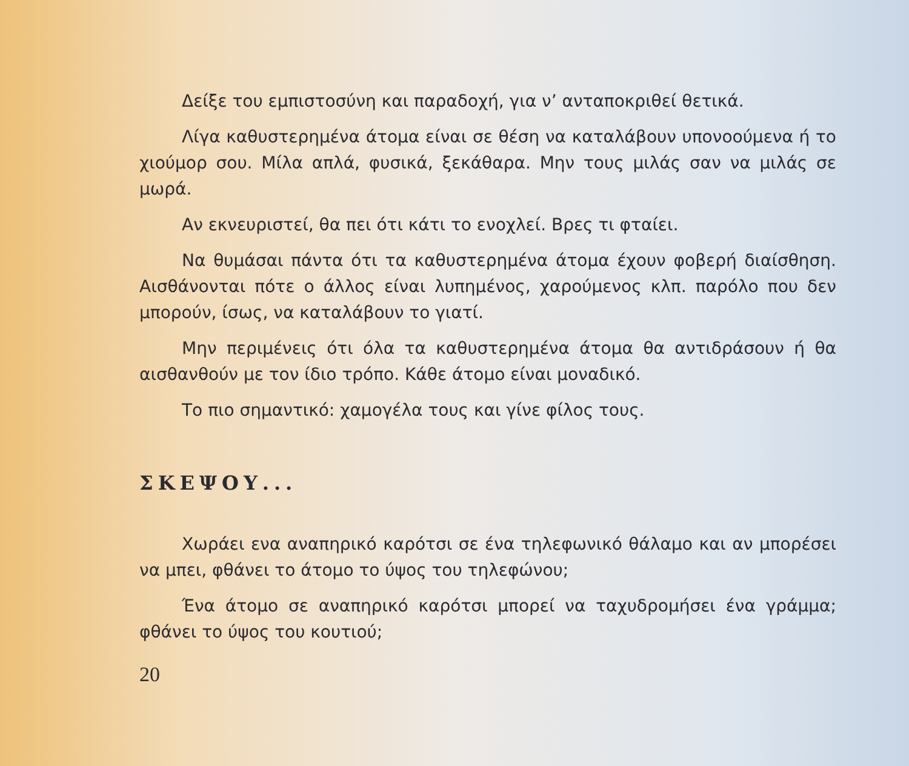Δείξε του εμπιστοσύνη και παραδοχή, για ν’ ανταποκριθεί θετικά.
Λίγα καθυστερημένα άτομα είναι σε θέση να καταλάβουν υπονοούμενα ή το χιούμορ σου. Μίλα απλά, φυσικά, ξεκάθαρα. Μην τους μιλάς σαν να μιλάς σε μωρά.
Αν εκνευριστεί, θα πει ότι κάτι το ενοχλεί. Βρες τι φταίει.
Να θυμάσαι πάντα ότι τα καθυστερημένα άτομα έχουν φοβερή διαίσθηση. Αισθάνονται πότε ο άλλος είναι λυπημένος, χαρούμενος κλπ. παρόλο που δεν μπορούν, ίσως, να καταλάβουν το γιατί.
Μην περιμένεις ότι όλα τα καθυστερημένα άτομα θα αντιδράσουν ή θα αισθανθούν με τον ίδιο τρόπο. Κάθε άτομο είναι μοναδικό.
Το πιο σημαντικό: χαμογέλα τους και γίνε φίλος τους.
ΣΚΕΨΟΥ...
Χωράει ενα αναπηρικό καρότσι σε ένα τηλεφωνικό θάλαμο και αν μπορέσει να μπει, φθάνει το άτομο το ύψος του τηλεφώνου;
Ένα άτομο σε αναπηρικό καρότσι μπορεί να ταχυδρομήσει ένα γράμμα; φθάνει το ύψος του κουτιού;
20